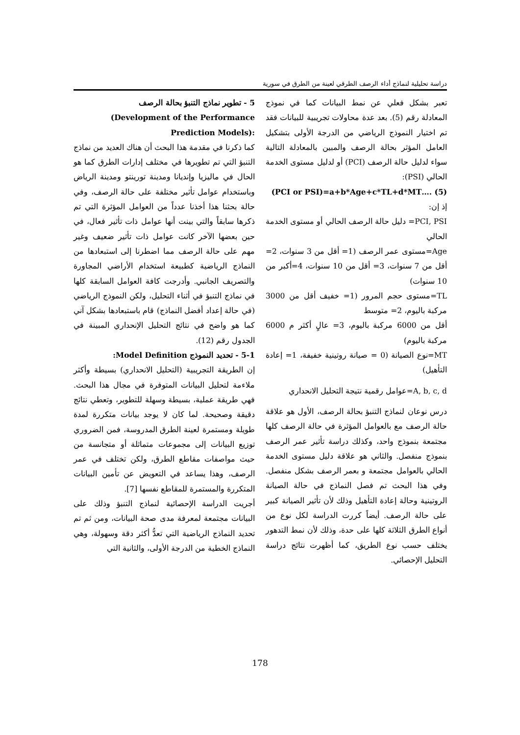دراسة تحليلية لنماذج أداء الرصف الطرقي لعينة من الطرق في سورية
5 - تطوير نماذج التنبؤ بحالة الرصف
(Development of the Performance Prediction Models):
كما ذكرنا في مقدمة هذا البحث أن هناك العديد من نماذج التنبؤ التي تم تطويرها في مختلف إدارات الطرق كما هو الحال في ماليزيا وإنديانا ومدينة تورينتو ومدينة الرياض وباستخدام عوامل تأثير مختلفة على حالة الرصف، وفي حالة بحثنا هذا أخذنا عدداً من العوامل المؤثرة التي تم ذكرها سابقاً والتي بينت أنها عوامل ذات تأثير فعال، في حين بعضها الآخر كانت عوامل ذات تأثير ضعيف وغير مهم على حالة الرصف مما اضطرنا إلى استبعادها من النماذج الرياضية كطبيعة استخدام الأراضي المجاورة والتصريف الجانبي. وأدرجت كافة العوامل السابقة كلها في نماذج التنبؤ في أثناء التحليل، ولكن النموذج الرياضي (في حالة إعداد أفضل النماذج) قام باستبعادها بشكل آني كما هو واضح في نتائج التحليل الإنحداري المبينة في الجدول رقم (12).
5-1 - تحديد النموذج Model Definition:
إن الطريقة التجريبية (التحليل الانحداري) بسيطة وأكثر ملاءمة لتحليل البيانات المتوفرة في مجال هذا البحث. فهي طريقة عملية، بسيطة وسهلة للتطوير، وتعطي نتائج دقيقة وصحيحة. لما كان لا يوجد بيانات متكررة لمدة طويلة ومستمرة لعينة الطرق المدروسة، فمن الضروري توزيع البيانات إلى مجموعات متماثلة أو متجانسة من حيث مواصفات مقاطع الطرق، ولكن تختلف في عمر الرصف، وهذا يساعد في التعويض عن تأمين البيانات المتكررة والمستمرة للمقاطع نفسها [7].
أجريت الدراسة الإحصائية لنماذج التنبؤ وذلك على البيانات مجتمعة لمعرفة مدى صحة البيانات، ومن ثم تم تحديد النماذج الرياضية التي تعدُّ أكثر دقة وسهولة، وهي النماذج الخطية من الدرجة الأولى، والثانية التي
تعبر بشكل فعلي عن نمط البيانات كما في نموذج المعادلة رقم (5). بعد عدة محاولات تجريبية للبيانات فقد تم اختيار النموذج الرياضي من الدرجة الأولى بتشكيل العامل المؤثر بحالة الرصف والمبين بالمعادلة التالية سواء لدليل حالة الرصف (PCI) أو لدليل مستوى الخدمة الحالي (PSI):
(PCI or PSI)=a+b*Age+c*TL+d*MT…. (5)
إذ إن:
PCI, PSI= دليل حالة الرصف الحالي أو مستوى الخدمة الحالي
Age=مستوى عمر الرصف (1= أقل من 3 سنوات، 2= أقل من 7 سنوات، 3= أقل من 10 سنوات، 4=أكبر من 10 سنوات)
TL=مستوى حجم المرور (1= خفيف أقل من 3000 مركبة باليوم، 2= متوسط
أقل من 6000 مركبة باليوم، 3= عالٍ أكثر م 6000 مركبة باليوم)
MT=نوع الصيانة (0 = صيانة روتينية خفيفة، 1= إعادة التأهيل)
A, b, c, d=عوامل رقمية نتيجة التحليل الانحداري
درس نوعان لنماذج التنبؤ بحالة الرصف، الأول هو علاقة حالة الرصف مع بالعوامل المؤثرة في حالة الرصف كلها مجتمعة بنموذج واحد، وكذلك دراسة تأثير عمر الرصف بنموذج منفصل. والثاني هو علاقة دليل مستوى الخدمة الحالي بالعوامل مجتمعة و بعمر الرصف بشكل منفصل. وفي هذا البحث تم فصل النماذج في حالة الصيانة الروتينية وحالة إعادة التأهيل وذلك لأن تأثير الصيانة كبير على حالة الرصف. أيضاً كررت الدراسة لكل نوع من أنواع الطرق الثلاثة كلها على حدة، وذلك لأن نمط التدهور يختلف حسب نوع الطريق، كما أظهرت نتائج دراسة التحليل الإحصائي.
178